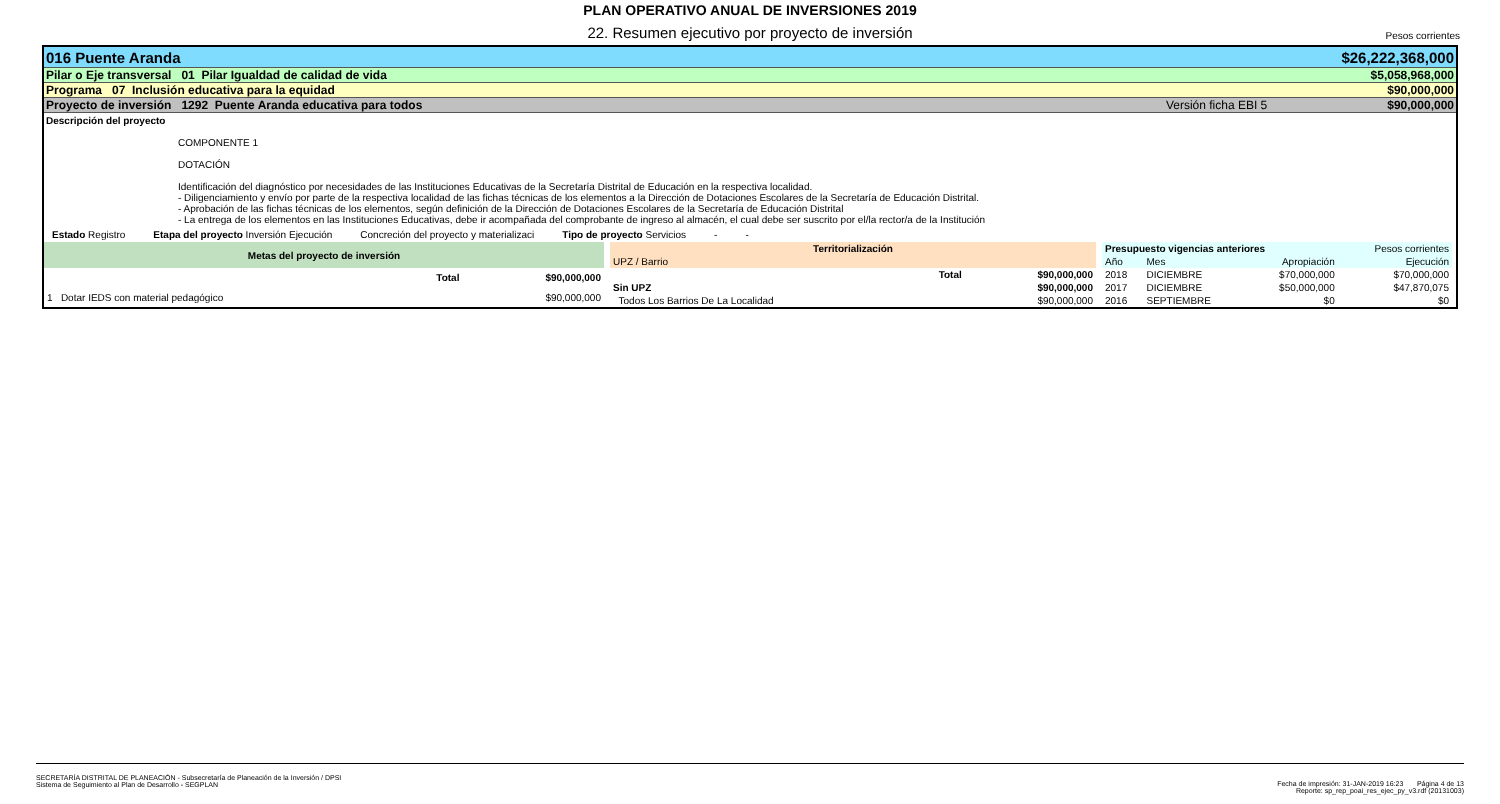PLAN OPERATIVO ANUAL DE INVERSIONES 2019
22. Resumen ejecutivo por proyecto de inversión Pesos corrientes
016 Puente Aranda $26,222,368,000
Pilar o Eje transversal 01 Pilar Igualdad de calidad de vida $5,058,968,000
Programa 07 Inclusión educativa para la equidad $90,000,000
Proyecto de inversión 1292 Puente Aranda educativa para todos Versión ficha EBI 5 $90,000,000
Descripción del proyecto
COMPONENTE 1
DOTACIÓN
Identificación del diagnóstico por necesidades de las Instituciones Educativas de la Secretaría Distrital de Educación en la respectiva localidad.
- Diligenciamiento y envío por parte de la respectiva localidad de las fichas técnicas de los elementos a la Dirección de Dotaciones Escolares de la Secretaría de Educación Distrital.
- Aprobación de las fichas técnicas de los elementos, según definición de la Dirección de Dotaciones Escolares de la Secretaría de Educación Distrital
- La entrega de los elementos en las Instituciones Educativas, debe ir acompañada del comprobante de ingreso al almacén, el cual debe ser suscrito por el/la rector/a de la Institución
Estado Registro Etapa del proyecto Inversión Ejecución Concreción del proyecto y materializaci Tipo de proyecto Servicios - -
| Metas del proyecto de inversión | |
| --- | --- |
| Total | $90,000,000 |
| 1 Dotar IEDS con material pedagógico | $90,000,000 |
| Territorialización | | |
| --- | --- | --- |
| UPZ / Barrio | | |
| | Total | $90,000,000 |
| Sin UPZ | | $90,000,000 |
| Todos Los Barrios De La Localidad | | $90,000,000 |
| Presupuesto vigencias anteriores | | | Pesos corrientes |
| Año | Mes | Apropiación | Ejecución |
| 2018 | DICIEMBRE | $70,000,000 | $70,000,000 |
| 2017 | DICIEMBRE | $50,000,000 | $47,870,075 |
| 2016 | SEPTIEMBRE | $0 | $0 |
SECRETARÍA DISTRITAL DE PLANEACIÓN - Subsecretaría de Planeación de la Inversión / DPSI
Sistema de Seguimiento al Plan de Desarrollo - SEGPLAN
Fecha de impresión: 31-JAN-2019 16:23 Página 4 de 13
Reporte: sp_rep_poai_res_ejec_py_v3.rdf (20131003)